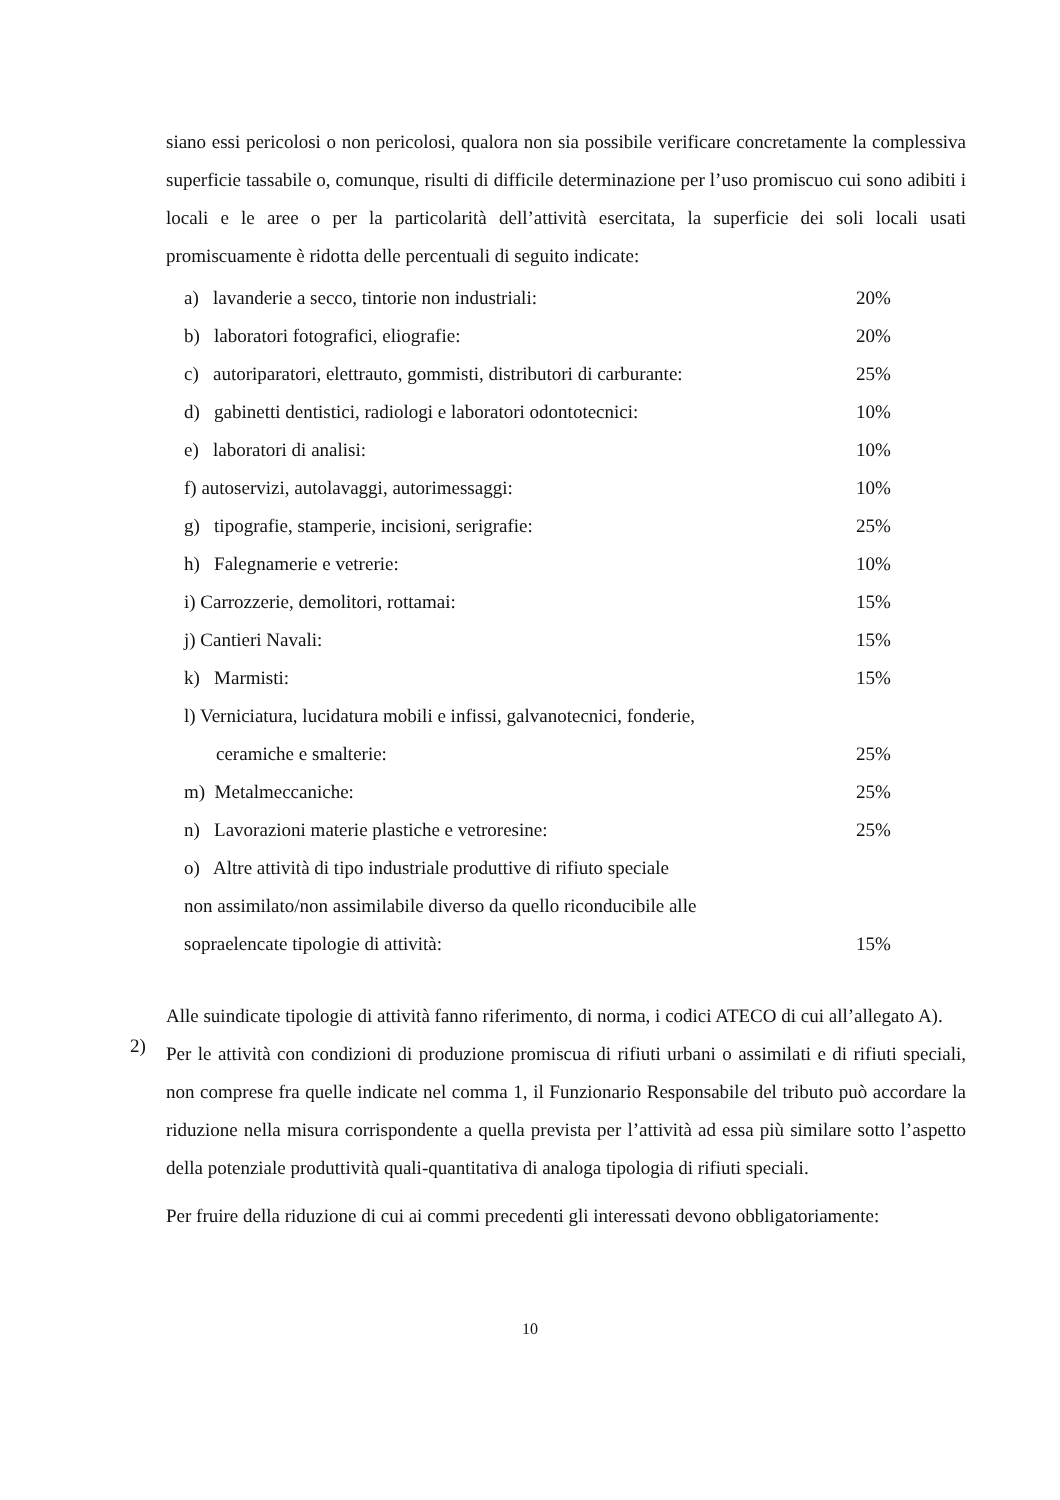siano essi pericolosi o non pericolosi, qualora non sia possibile verificare concretamente la complessiva superficie tassabile o, comunque, risulti di difficile determinazione per l’uso promiscuo cui sono adibiti i locali e le aree o per la particolarità dell’attività esercitata, la superficie dei soli locali usati promiscuamente è ridotta delle percentuali di seguito indicate:
a) lavanderie a secco, tintorie non industriali: 20%
b) laboratori fotografici, eliografie: 20%
c) autoriparatori, elettrauto, gommisti, distributori di carburante: 25%
d) gabinetti dentistici, radiologi e laboratori odontotecnici: 10%
e) laboratori di analisi: 10%
f) autoservizi, autolavaggi, autorimessaggi: 10%
g) tipografie, stamperie, incisioni, serigrafie: 25%
h) Falegnamerie e vetrerie: 10%
i) Carrozzerie, demolitori, rottamai: 15%
j) Cantieri Navali: 15%
k) Marmisti: 15%
l) Verniciatura, lucidatura mobili e infissi, galvanotecnici, fonderie,
ceramiche e smalterie: 25%
m) Metalmeccaniche: 25%
n) Lavorazioni materie plastiche e vetroresine: 25%
o) Altre attività di tipo industriale produttive di rifiuto speciale
non assimilato/non assimilabile diverso da quello riconducibile alle
sopraelencate tipologie di attività: 15%
Alle suindicate tipologie di attività fanno riferimento, di norma, i codici ATECO di cui all’allegato A).
2)
Per le attività con condizioni di produzione promiscua di rifiuti urbani o assimilati e di rifiuti speciali, non comprese fra quelle indicate nel comma 1, il Funzionario Responsabile del tributo può accordare la riduzione nella misura corrispondente a quella prevista per l’attività ad essa più similare sotto l’aspetto della potenziale produttività quali-quantitativa di analoga tipologia di rifiuti speciali.
Per fruire della riduzione di cui ai commi precedenti gli interessati devono obbligatoriamente:
10